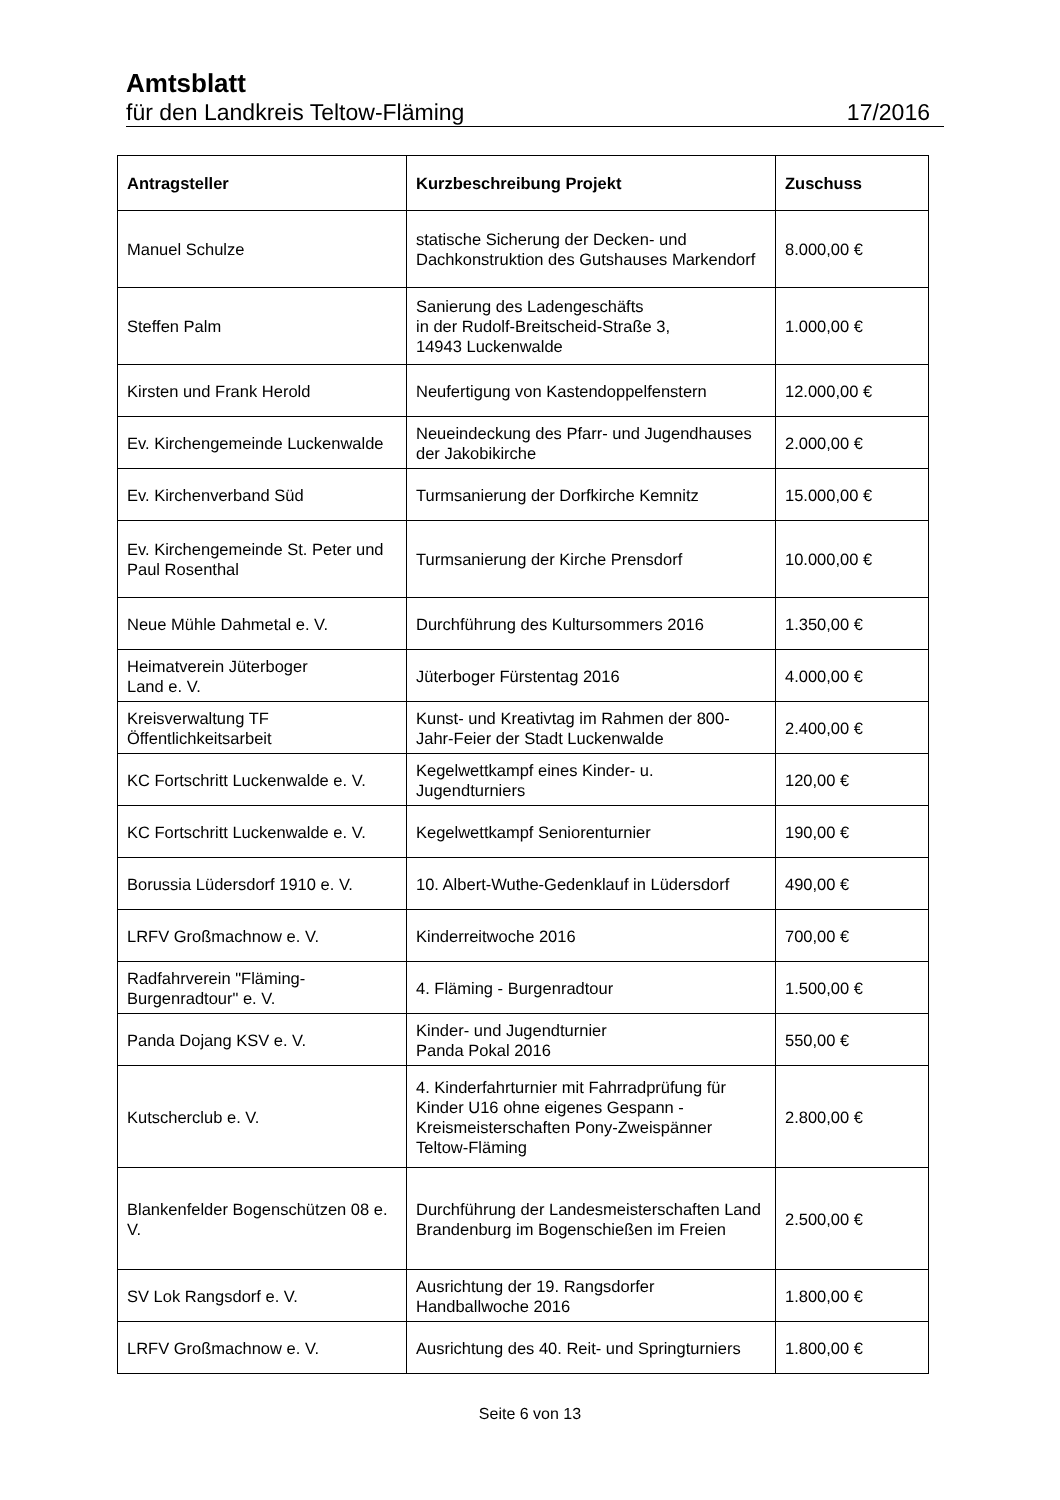Amtsblatt
für den Landkreis Teltow-Fläming 17/2016
| Antragsteller | Kurzbeschreibung Projekt | Zuschuss |
| --- | --- | --- |
| Manuel Schulze | statische Sicherung der Decken- und Dachkonstruktion des Gutshauses Markendorf | 8.000,00 € |
| Steffen Palm | Sanierung des Ladengeschäfts in der Rudolf-Breitscheid-Straße 3, 14943 Luckenwalde | 1.000,00 € |
| Kirsten und Frank Herold | Neufertigung von Kastendoppelfenstern | 12.000,00 € |
| Ev. Kirchengemeinde Luckenwalde | Neueindeckung des Pfarr- und Jugendhauses der Jakobikirche | 2.000,00 € |
| Ev. Kirchenverband Süd | Turmsanierung der Dorfkirche Kemnitz | 15.000,00 € |
| Ev. Kirchengemeinde St. Peter und Paul Rosenthal | Turmsanierung der Kirche Prensdorf | 10.000,00 € |
| Neue Mühle Dahmetal e. V. | Durchführung des Kultursommers 2016 | 1.350,00 € |
| Heimatverein Jüterboger Land e. V. | Jüterboger Fürstentag 2016 | 4.000,00 € |
| Kreisverwaltung TF Öffentlichkeitsarbeit | Kunst- und Kreativtag im Rahmen der 800-Jahr-Feier der Stadt Luckenwalde | 2.400,00 € |
| KC Fortschritt Luckenwalde e. V. | Kegelwettkampf eines Kinder- u. Jugendturniers | 120,00 € |
| KC Fortschritt Luckenwalde e. V. | Kegelwettkampf Seniorenturnier | 190,00 € |
| Borussia Lüdersdorf 1910 e. V. | 10. Albert-Wuthe-Gedenklauf in Lüdersdorf | 490,00 € |
| LRFV Großmachnow e. V. | Kinderreitwoche 2016 | 700,00 € |
| Radfahrverein "Fläming-Burgenradtour" e. V. | 4. Fläming - Burgenradtour | 1.500,00 € |
| Panda Dojang KSV e. V. | Kinder- und Jugendturnier Panda Pokal 2016 | 550,00 € |
| Kutscherclub e. V. | 4. Kinderfahrturnier mit Fahrradprüfung für Kinder U16 ohne eigenes Gespann - Kreismeisterschaften Pony-Zweispänner Teltow-Fläming | 2.800,00 € |
| Blankenfelder Bogenschützen 08 e. V. | Durchführung der Landesmeisterschaften Land Brandenburg im Bogenschießen im Freien | 2.500,00 € |
| SV Lok Rangsdorf e. V. | Ausrichtung der 19. Rangsdorfer Handballwoche 2016 | 1.800,00 € |
| LRFV Großmachnow e. V. | Ausrichtung des 40. Reit- und Springturniers | 1.800,00 € |
Seite 6 von 13